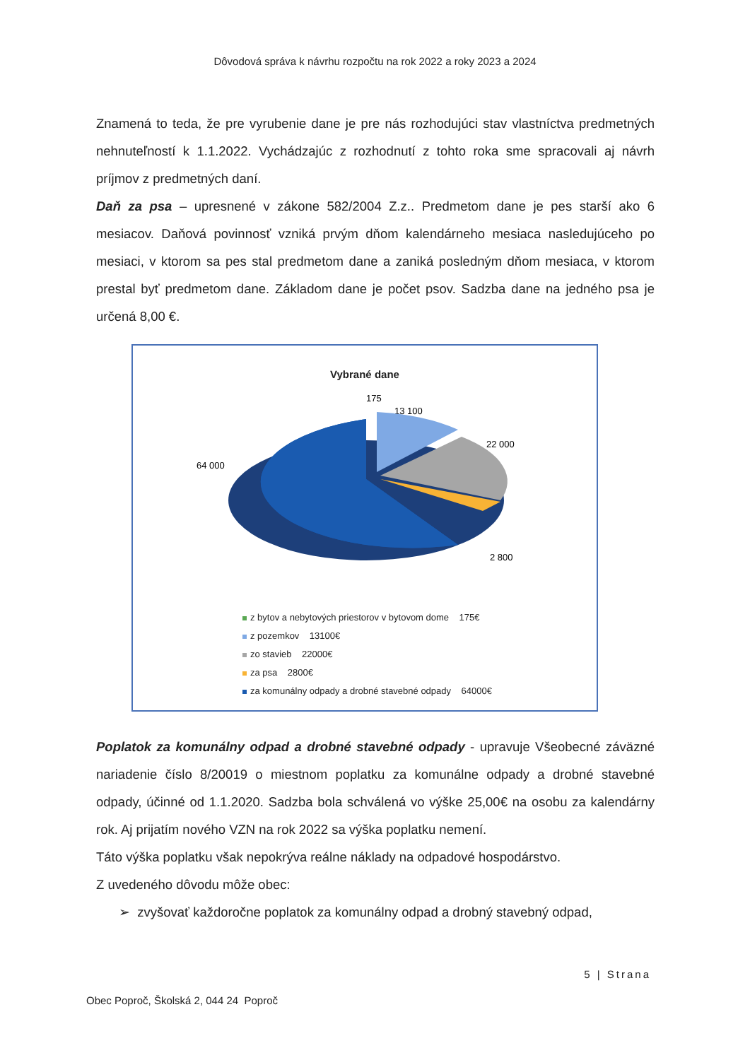Dôvodová správa k návrhu rozpočtu na rok 2022 a roky 2023 a 2024
Znamená to teda, že pre vyrubenie dane je pre nás rozhodujúci stav vlastníctva predmetných nehnuteľností k 1.1.2022. Vychádzajúc z rozhodnutí z tohto roka sme spracovali aj návrh príjmov z predmetných daní.
Daň za psa – upresnené v zákone 582/2004 Z.z.. Predmetom dane je pes starší ako 6 mesiacov. Daňová povinnosť vzniká prvým dňom kalendárneho mesiaca nasledujúceho po mesiaci, v ktorom sa pes stal predmetom dane a zaniká posledným dňom mesiaca, v ktorom prestal byť predmetom dane. Základom dane je počet psov. Sadzba dane na jedného psa je určená 8,00 €.
Vybrané dane
175
13 100
22 000
64 000
2 800
z bytov a nebytových priestorov v bytovom dome 175€
z pozemkov 13100€
zo stavieb 22000€
za psa 2800€
za komunálny odpady a drobné stavebné odpady 64000€
Poplatok za komunálny odpad a drobné stavebné odpady - upravuje Všeobecné záväzné nariadenie číslo 8/20019 o miestnom poplatku za komunálne odpady a drobné stavebné odpady, účinné od 1.1.2020. Sadzba bola schválená vo výške 25,00€ na osobu za kalendárny rok. Aj prijatím nového VZN na rok 2022 sa výška poplatku nemení.
Táto výška poplatku však nepokrýva reálne náklady na odpadové hospodárstvo.
Z uvedeného dôvodu môže obec:
➢ zvyšovať každoročne poplatok za komunálny odpad a drobný stavebný odpad,
5 | Strana
Obec Poproč, Školská 2, 044 24 Poproč